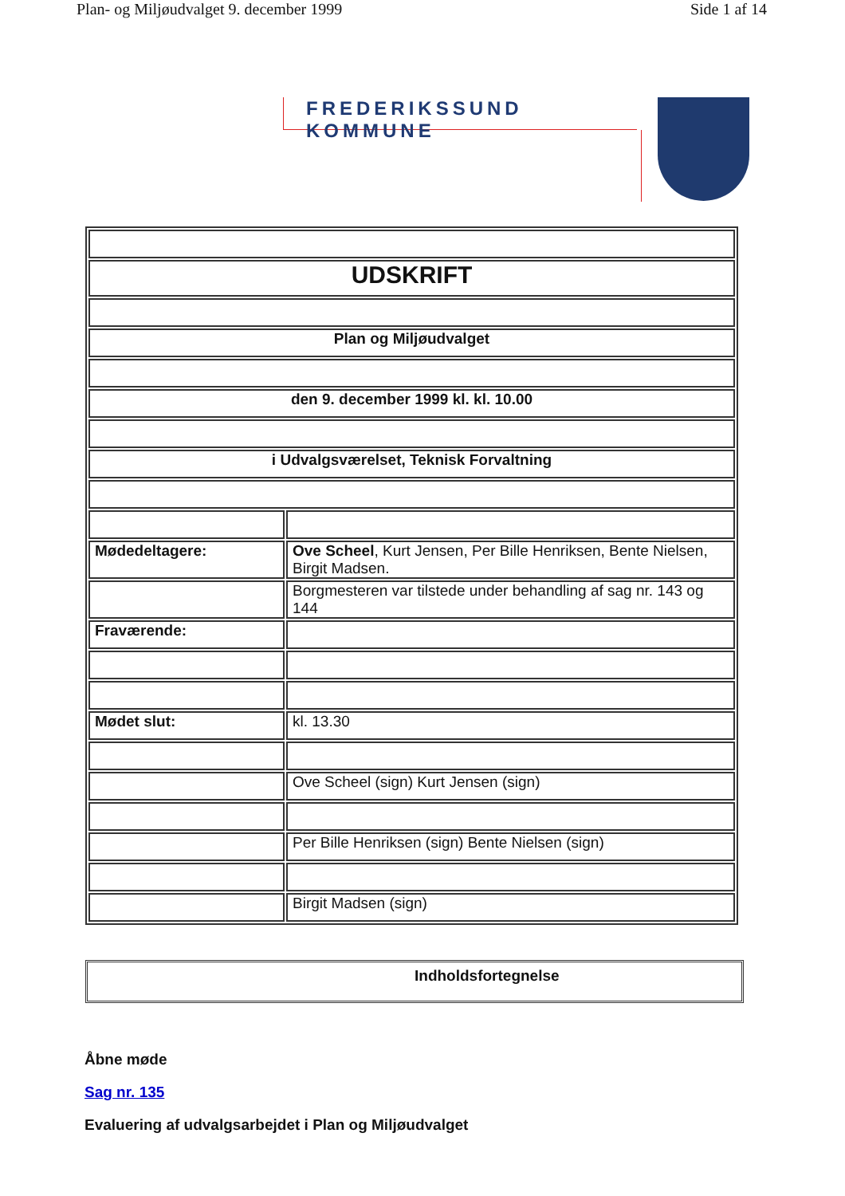Plan- og Miljøudvalget 9. december 1999 Side 1 af 14
FREDERIKSSUND KOMMUNE
| UDSKRIFT | |
| Plan og Miljøudvalget | |
| den 9. december 1999 kl. kl. 10.00 | |
| i Udvalgsværelset, Teknisk Forvaltning | |
| Mødedeltagere: | Ove Scheel , Kurt Jensen, Per Bille Henriksen, Bente Nielsen, Birgit Madsen. |
| | Borgmesteren var tilstede under behandling af sag nr. 143 og 144 |
| Fraværende: | |
| Mødet slut: | kl. 13.30 |
| | Ove Scheel (sign) Kurt Jensen (sign) |
| | Per Bille Henriksen (sign) Bente Nielsen (sign) |
| | Birgit Madsen (sign) |
Indholdsfortegnelse
Åbne møde
Sag nr. 135
Evaluering af udvalgsarbejdet i Plan og Miljøudvalget